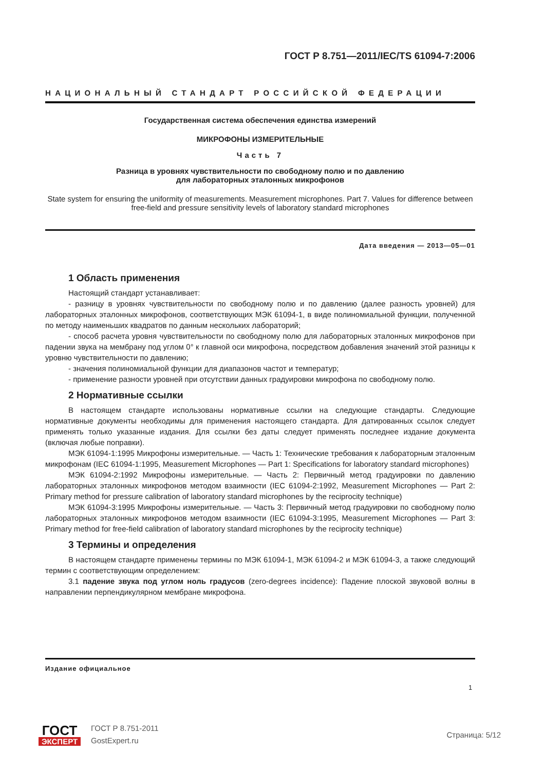ГОСТ Р 8.751—2011/IEC/TS 61094-7:2006
НАЦИОНАЛЬНЫЙ СТАНДАРТ РОССИЙСКОЙ ФЕДЕРАЦИИ
Государственная система обеспечения единства измерений
МИКРОФОНЫ ИЗМЕРИТЕЛЬНЫЕ
Часть 7
Разница в уровнях чувствительности по свободному полю и по давлению
для лабораторных эталонных микрофонов
State system for ensuring the uniformity of measurements. Measurement microphones. Part 7. Values for difference between free-field and pressure sensitivity levels of laboratory standard microphones
Дата введения — 2013—05—01
1 Область применения
Настоящий стандарт устанавливает:
- разницу в уровнях чувствительности по свободному полю и по давлению (далее разность уровней) для лабораторных эталонных микрофонов, соответствующих МЭК 61094-1, в виде полиномиальной функции, полученной по методу наименьших квадратов по данным нескольких лабораторий;
- способ расчета уровня чувствительности по свободному полю для лабораторных эталонных микрофонов при падении звука на мембрану под углом 0° к главной оси микрофона, посредством добавления значений этой разницы к уровню чувствительности по давлению;
- значения полиномиальной функции для диапазонов частот и температур;
- применение разности уровней при отсутствии данных градуировки микрофона по свободному полю.
2 Нормативные ссылки
В настоящем стандарте использованы нормативные ссылки на следующие стандарты. Следующие нормативные документы необходимы для применения настоящего стандарта. Для датированных ссылок следует применять только указанные издания. Для ссылки без даты следует применять последнее издание документа (включая любые поправки).
МЭК 61094-1:1995 Микрофоны измерительные. — Часть 1: Технические требования к лабораторным эталонным микрофонам (IEC 61094-1:1995, Measurement Microphones — Part 1: Specifications for laboratory standard microphones)
МЭК 61094-2:1992 Микрофоны измерительные. — Часть 2: Первичный метод градуировки по давлению лабораторных эталонных микрофонов методом взаимности (IEC 61094-2:1992, Measurement Microphones — Part 2: Primary method for pressure calibration of laboratory standard microphones by the reciprocity technique)
МЭК 61094-3:1995 Микрофоны измерительные. — Часть 3: Первичный метод градуировки по свободному полю лабораторных эталонных микрофонов методом взаимности (IEC 61094-3:1995, Measurement Microphones — Part 3: Primary method for free-field calibration of laboratory standard microphones by the reciprocity technique)
3 Термины и определения
В настоящем стандарте применены термины по МЭК 61094-1, МЭК 61094-2 и МЭК 61094-3, а также следующий термин с соответствующим определением:
3.1 падение звука под углом ноль градусов (zero-degrees incidence): Падение плоской звуковой волны в направлении перпендикулярном мембране микрофона.
Издание официальное
1
ГОСТ
ЭКСПЕРТ
ГОСТ Р 8.751-2011
GostExpert.ru
Страница: 5/12